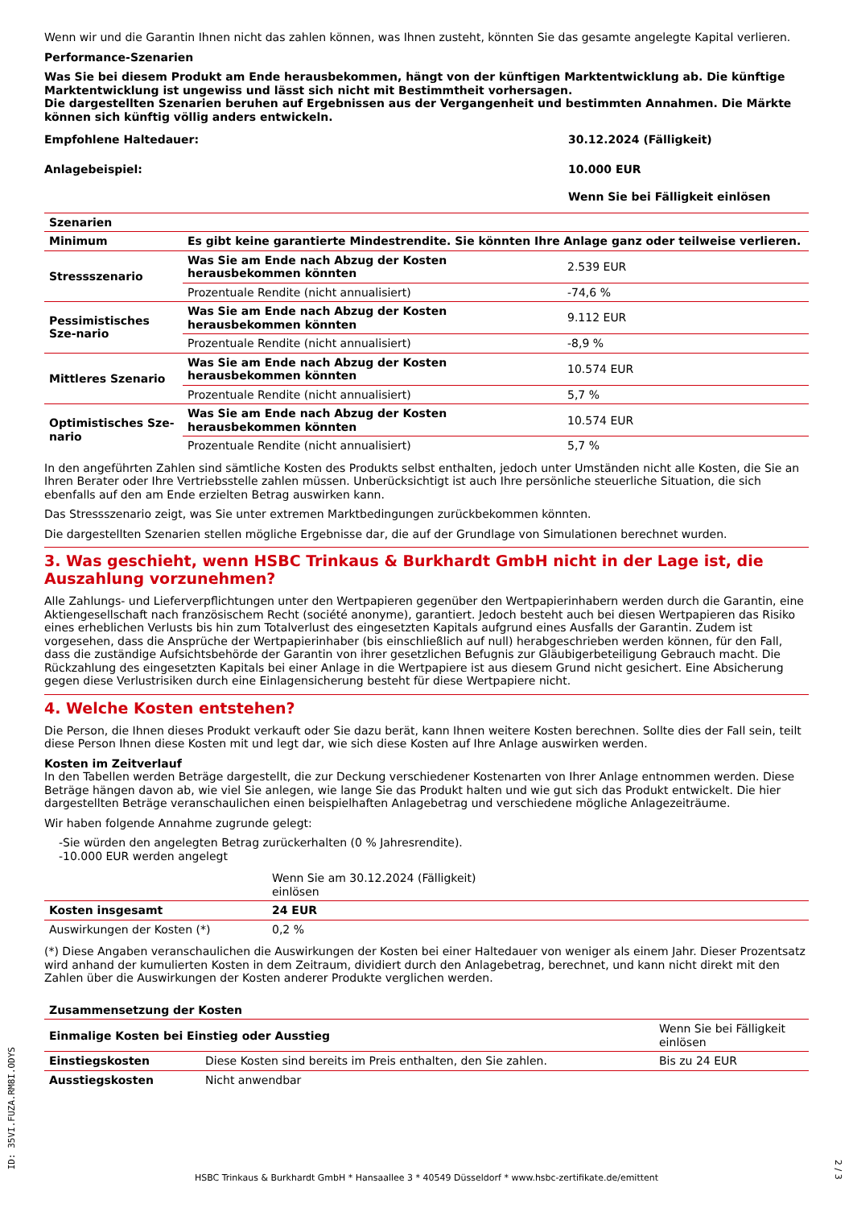Wenn wir und die Garantin Ihnen nicht das zahlen können, was Ihnen zusteht, könnten Sie das gesamte angelegte Kapital verlieren.
Performance-Szenarien
Was Sie bei diesem Produkt am Ende herausbekommen, hängt von der künftigen Marktentwicklung ab. Die künftige Marktentwicklung ist ungewiss und lässt sich nicht mit Bestimmtheit vorhersagen.
Die dargestellten Szenarien beruhen auf Ergebnissen aus der Vergangenheit und bestimmten Annahmen. Die Märkte können sich künftig völlig anders entwickeln.
| Empfohlene Haltedauer: | 30.12.2024 (Fälligkeit) |
| --- | --- |
| Anlagebeispiel: | 10.000 EUR |
| | Wenn Sie bei Fälligkeit einlösen |
| Szenarien | | |
| --- | --- | --- |
| Minimum | Es gibt keine garantierte Mindestrendite. Sie könnten Ihre Anlage ganz oder teilweise verlieren. | |
| Stressszenario | Was Sie am Ende nach Abzug der Kosten herausbekommen könnten | 2.539 EUR |
| | Prozentuale Rendite (nicht annualisiert) | -74,6 % |
| Pessimistisches Sze-nario | Was Sie am Ende nach Abzug der Kosten herausbekommen könnten | 9.112 EUR |
| | Prozentuale Rendite (nicht annualisiert) | -8,9 % |
| Mittleres Szenario | Was Sie am Ende nach Abzug der Kosten herausbekommen könnten | 10.574 EUR |
| | Prozentuale Rendite (nicht annualisiert) | 5,7 % |
| Optimistisches Sze-nario | Was Sie am Ende nach Abzug der Kosten herausbekommen könnten | 10.574 EUR |
| | Prozentuale Rendite (nicht annualisiert) | 5,7 % |
In den angeführten Zahlen sind sämtliche Kosten des Produkts selbst enthalten, jedoch unter Umständen nicht alle Kosten, die Sie an Ihren Berater oder Ihre Vertriebsstelle zahlen müssen. Unberücksichtigt ist auch Ihre persönliche steuerliche Situation, die sich ebenfalls auf den am Ende erzielten Betrag auswirken kann.
Das Stressszenario zeigt, was Sie unter extremen Marktbedingungen zurückbekommen könnten.
Die dargestellten Szenarien stellen mögliche Ergebnisse dar, die auf der Grundlage von Simulationen berechnet wurden.
3. Was geschieht, wenn HSBC Trinkaus & Burkhardt GmbH nicht in der Lage ist, die Auszahlung vorzunehmen?
Alle Zahlungs- und Lieferverpflichtungen unter den Wertpapieren gegenüber den Wertpapierinhabern werden durch die Garantin, eine Aktiengesellschaft nach französischem Recht (société anonyme), garantiert. Jedoch besteht auch bei diesen Wertpapieren das Risiko eines erheblichen Verlusts bis hin zum Totalverlust des eingesetzten Kapitals aufgrund eines Ausfalls der Garantin. Zudem ist vorgesehen, dass die Ansprüche der Wertpapierinhaber (bis einschließlich auf null) herabgeschrieben werden können, für den Fall, dass die zuständige Aufsichtsbehörde der Garantin von ihrer gesetzlichen Befugnis zur Gläubigerbeteiligung Gebrauch macht. Die Rückzahlung des eingesetzten Kapitals bei einer Anlage in die Wertpapiere ist aus diesem Grund nicht gesichert. Eine Absicherung gegen diese Verlustrisiken durch eine Einlagensicherung besteht für diese Wertpapiere nicht.
4. Welche Kosten entstehen?
Die Person, die Ihnen dieses Produkt verkauft oder Sie dazu berät, kann Ihnen weitere Kosten berechnen. Sollte dies der Fall sein, teilt diese Person Ihnen diese Kosten mit und legt dar, wie sich diese Kosten auf Ihre Anlage auswirken werden.
Kosten im Zeitverlauf
In den Tabellen werden Beträge dargestellt, die zur Deckung verschiedener Kostenarten von Ihrer Anlage entnommen werden. Diese Beträge hängen davon ab, wie viel Sie anlegen, wie lange Sie das Produkt halten und wie gut sich das Produkt entwickelt. Die hier dargestellten Beträge veranschaulichen einen beispielhaften Anlagebetrag und verschiedene mögliche Anlagezeiträume.
Wir haben folgende Annahme zugrunde gelegt:
-Sie würden den angelegten Betrag zurückerhalten (0 % Jahresrendite).
-10.000 EUR werden angelegt
| | Wenn Sie am 30.12.2024 (Fälligkeit) einlösen | |
| Kosten insgesamt | 24 EUR | |
| Auswirkungen der Kosten (*) | 0,2 % | |
(*) Diese Angaben veranschaulichen die Auswirkungen der Kosten bei einer Haltedauer von weniger als einem Jahr. Dieser Prozentsatz wird anhand der kumulierten Kosten in dem Zeitraum, dividiert durch den Anlagebetrag, berechnet, und kann nicht direkt mit den Zahlen über die Auswirkungen der Kosten anderer Produkte verglichen werden.
| Zusammensetzung der Kosten | | |
| --- | --- | --- |
| Einmalige Kosten bei Einstieg oder Ausstieg | | Wenn Sie bei Fälligkeit einlösen |
| Einstiegskosten | Diese Kosten sind bereits im Preis enthalten, den Sie zahlen. | Bis zu 24 EUR |
| Ausstiegskosten | Nicht anwendbar | |
ID: 35VI.FUZA.RM8I.ODYS
HSBC Trinkaus & Burkhardt GmbH * Hansaallee 3 * 40549 Düsseldorf * www.hsbc-zertifikate.de/emittent
2 / 3